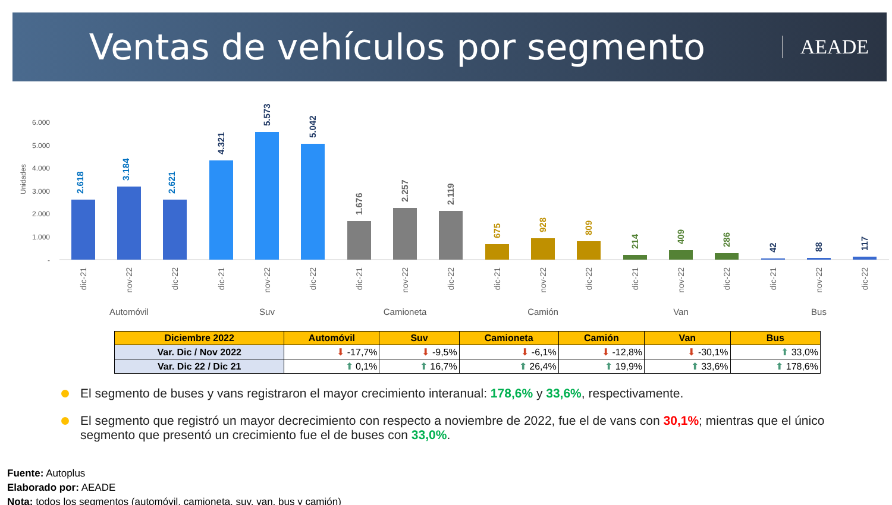Ventas de vehículos por segmento
AEADE
Unidades
6.000
5.000
4.000
3.000
2.000
1.000
-
2.618
3.184
2.621
4.321
5.573
5.042
1.676
2.257
2.119
675
928
809
214
409
286
42
88
117
dic-21
nov-22
dic-22
dic-21
nov-22
dic-22
dic-21
nov-22
dic-22
dic-21
nov-22
dic-22
dic-21
nov-22
dic-22
dic-21
nov-22
dic-22
Automóvil
Suv
Camioneta
Camión
Van
Bus
| Diciembre 2022 | Automóvil | Suv | Camioneta | Camión | Van | Bus |
| --- | --- | --- | --- | --- | --- | --- |
| Var. Dic / Nov 2022 | ⬇ -17,7% | ⬇ -9,5% | ⬇ -6,1% | ⬇ -12,8% | ⬇ -30,1% | ⬆ 33,0% |
| Var. Dic 22 / Dic 21 | ⬆ 0,1% | ⬆ 16,7% | ⬆ 26,4% | ⬆ 19,9% | ⬆ 33,6% | ⬆ 178,6% |
El segmento de buses y vans registraron el mayor crecimiento interanual: 178,6% y 33,6%, respectivamente.
El segmento que registró un mayor decrecimiento con respecto a noviembre de 2022, fue el de vans con 30,1%; mientras que el único segmento que presentó un crecimiento fue el de buses con 33,0%.
Fuente: Autoplus
Elaborado por: AEADE
Nota: todos los segmentos (automóvil, camioneta, suv, van, bus y camión)